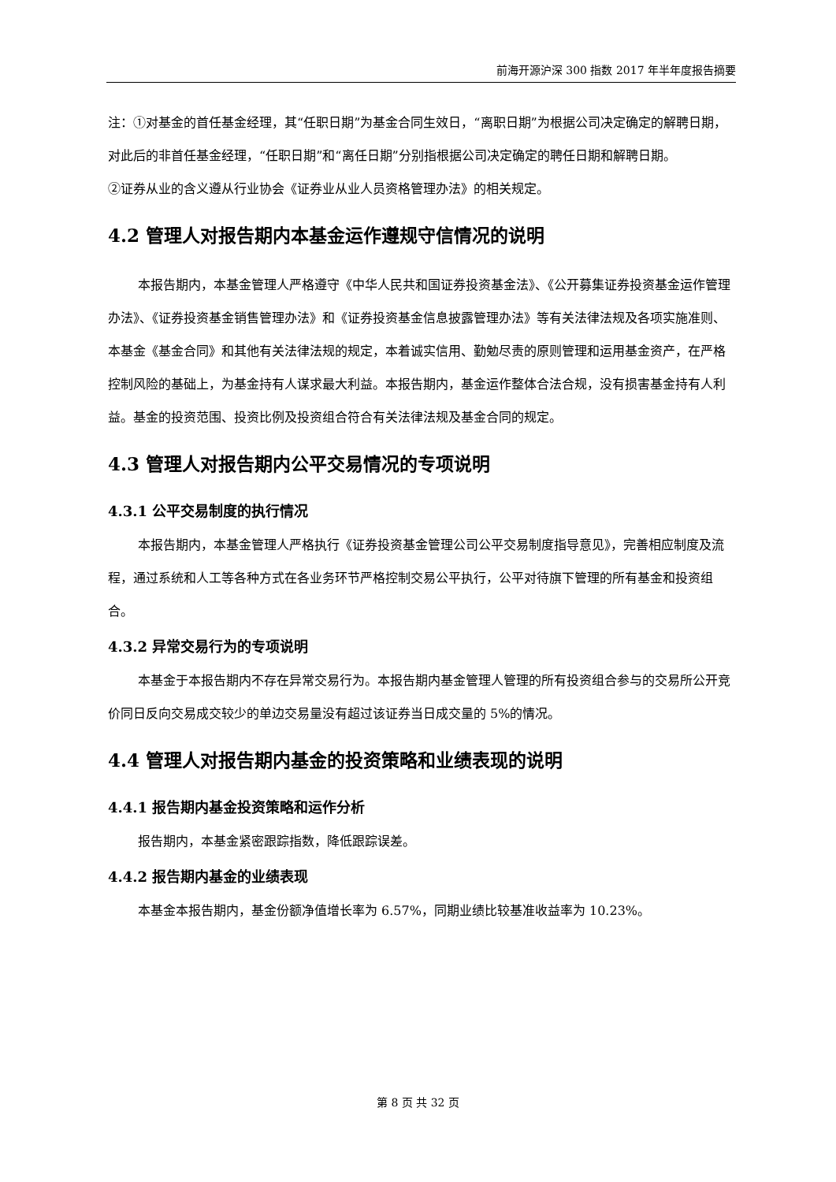前海开源沪深 300 指数 2017 年半年度报告摘要
注：①对基金的首任基金经理，其“任职日期”为基金合同生效日，“离职日期”为根据公司决定确定的解聘日期，对此后的非首任基金经理，“任职日期”和“离任日期”分别指根据公司决定确定的聘任日期和解聘日期。
②证券从业的含义遵从行业协会《证券业从业人员资格管理办法》的相关规定。
4.2 管理人对报告期内本基金运作遵规守信情况的说明
本报告期内，本基金管理人严格遵守《中华人民共和国证券投资基金法》、《公开募集证券投资基金运作管理办法》、《证券投资基金销售管理办法》和《证券投资基金信息披露管理办法》等有关法律法规及各项实施准则、本基金《基金合同》和其他有关法律法规的规定，本着诚实信用、勤勉尽责的原则管理和运用基金资产，在严格控制风险的基础上，为基金持有人谋求最大利益。本报告期内，基金运作整体合法合规，没有损害基金持有人利益。基金的投资范围、投资比例及投资组合符合有关法律法规及基金合同的规定。
4.3 管理人对报告期内公平交易情况的专项说明
4.3.1 公平交易制度的执行情况
本报告期内，本基金管理人严格执行《证券投资基金管理公司公平交易制度指导意见》，完善相应制度及流程，通过系统和人工等各种方式在各业务环节严格控制交易公平执行，公平对待旗下管理的所有基金和投资组合。
4.3.2 异常交易行为的专项说明
本基金于本报告期内不存在异常交易行为。本报告期内基金管理人管理的所有投资组合参与的交易所公开竞价同日反向交易成交较少的单边交易量没有超过该证券当日成交量的 5%的情况。
4.4 管理人对报告期内基金的投资策略和业绩表现的说明
4.4.1 报告期内基金投资策略和运作分析
报告期内，本基金紧密跟踪指数，降低跟踪误差。
4.4.2 报告期内基金的业绩表现
本基金本报告期内，基金份额净值增长率为 6.57%，同期业绩比较基准收益率为 10.23%。
第 8 页 共 32 页